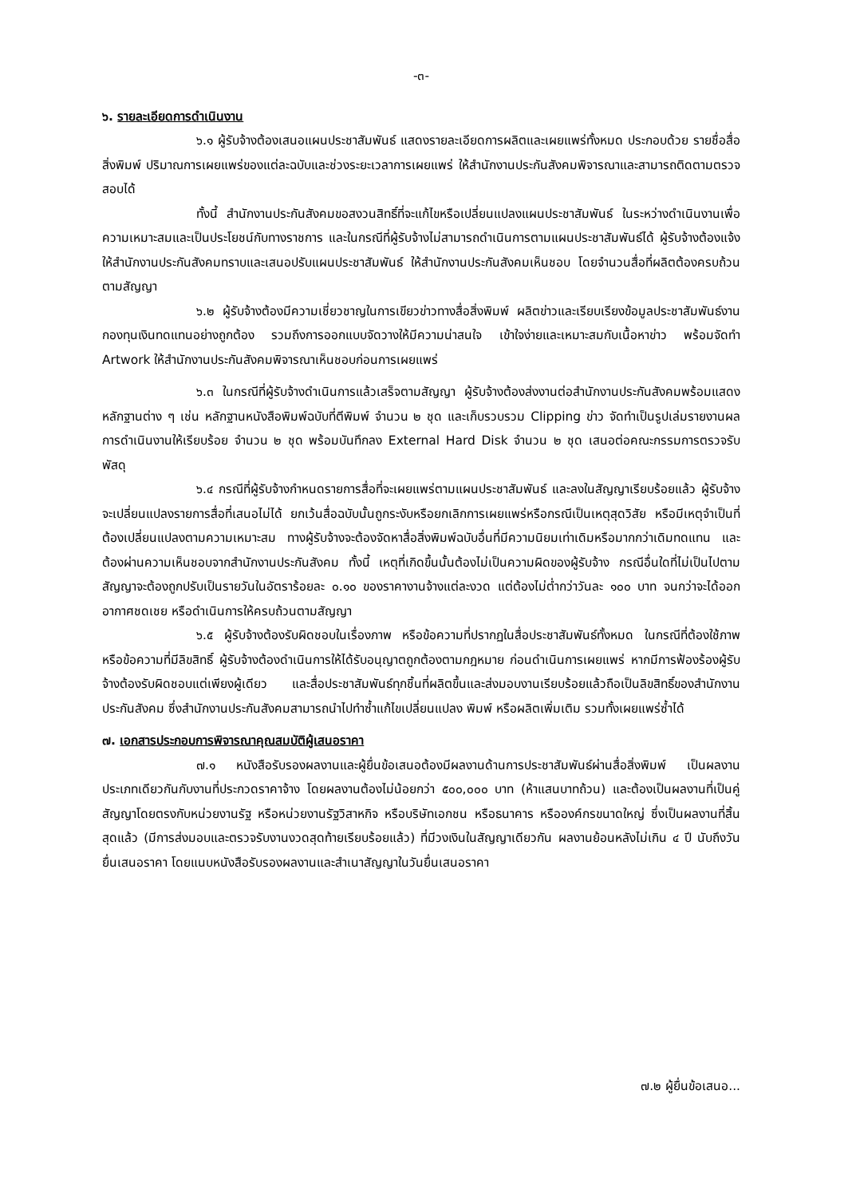-๓-
๖. รายละเอียดการดำเนินงาน
๖.๑ ผู้รับจ้างต้องเสนอแผนประชาสัมพันธ์ แสดงรายละเอียดการผลิตและเผยแพร่ทั้งหมด ประกอบด้วย รายชื่อสื่อสิ่งพิมพ์ ปริมาณการเผยแพร่ของแต่ละฉบับและช่วงระยะเวลาการเผยแพร่ ให้สำนักงานประกันสังคมพิจารณาและสามารถติดตามตรวจสอบได้
ทั้งนี้ สำนักงานประกันสังคมขอสงวนสิทธิ์ที่จะแก้ไขหรือเปลี่ยนแปลงแผนประชาสัมพันธ์ ในระหว่างดำเนินงานเพื่อความเหมาะสมและเป็นประโยชน์กับทางราชการ และในกรณีที่ผู้รับจ้างไม่สามารถดำเนินการตามแผนประชาสัมพันธ์ได้ ผู้รับจ้างต้องแจ้งให้สำนักงานประกันสังคมทราบและเสนอปรับแผนประชาสัมพันธ์ ให้สำนักงานประกันสังคมเห็นชอบ โดยจำนวนสื่อที่ผลิตต้องครบถ้วนตามสัญญา
๖.๒ ผู้รับจ้างต้องมีความเชี่ยวชาญในการเขียวข่าวทางสื่อสิ่งพิมพ์ ผลิตข่าวและเรียบเรียงข้อมูลประชาสัมพันธ์งานกองทุนเงินทดแทนอย่างถูกต้อง รวมถึงการออกแบบจัดวางให้มีความน่าสนใจ เข้าใจง่ายและเหมาะสมกับเนื้อหาข่าว พร้อมจัดทำ Artwork ให้สำนักงานประกันสังคมพิจารณาเห็นชอบก่อนการเผยแพร่
๖.๓ ในกรณีที่ผู้รับจ้างดำเนินการแล้วเสร็จตามสัญญา ผู้รับจ้างต้องส่งงานต่อสำนักงานประกันสังคมพร้อมแสดงหลักฐานต่าง ๆ เช่น หลักฐานหนังสือพิมพ์ฉบับที่ตีพิมพ์ จำนวน ๒ ชุด และเก็บรวบรวม Clipping ข่าว จัดทำเป็นรูปเล่มรายงานผลการดำเนินงานให้เรียบร้อย จำนวน ๒ ชุด พร้อมบันทึกลง External Hard Disk จำนวน ๒ ชุด เสนอต่อคณะกรรมการตรวจรับพัสดุ
๖.๔ กรณีที่ผู้รับจ้างกำหนดรายการสื่อที่จะเผยแพร่ตามแผนประชาสัมพันธ์ และลงในสัญญาเรียบร้อยแล้ว ผู้รับจ้างจะเปลี่ยนแปลงรายการสื่อที่เสนอไม่ได้ ยกเว้นสื่อฉบับนั้นถูกระงับหรือยกเลิกการเผยแพร่หรือกรณีเป็นเหตุสุดวิสัย หรือมีเหตุจำเป็นที่ต้องเปลี่ยนแปลงตามความเหมาะสม ทางผู้รับจ้างจะต้องจัดหาสื่อสิ่งพิมพ์ฉบับอื่นที่มีความนิยมเท่าเดิมหรือมากกว่าเดิมทดแทน และต้องผ่านความเห็นชอบจากสำนักงานประกันสังคม ทั้งนี้ เหตุที่เกิดขึ้นนั้นต้องไม่เป็นความผิดของผู้รับจ้าง กรณีอื่นใดที่ไม่เป็นไปตามสัญญาจะต้องถูกปรับเป็นรายวันในอัตราร้อยละ ๐.๑๐ ของราคางานจ้างแต่ละงวด แต่ต้องไม่ต่ำกว่าวันละ ๑๐๐ บาท จนกว่าจะได้ออกอากาศชดเชย หรือดำเนินการให้ครบถ้วนตามสัญญา
๖.๕ ผู้รับจ้างต้องรับผิดชอบในเรื่องภาพ หรือข้อความที่ปรากฏในสื่อประชาสัมพันธ์ทั้งหมด ในกรณีที่ต้องใช้ภาพ หรือข้อความที่มีลิขสิทธิ์ ผู้รับจ้างต้องดำเนินการให้ได้รับอนุญาตถูกต้องตามกฎหมาย ก่อนดำเนินการเผยแพร่ หากมีการฟ้องร้องผู้รับจ้างต้องรับผิดชอบแต่เพียงผู้เดียว และสื่อประชาสัมพันธ์ทุกชิ้นที่ผลิตขึ้นและส่งมอบงานเรียบร้อยแล้วถือเป็นลิขสิทธิ์ของสำนักงานประกันสังคม ซึ่งสำนักงานประกันสังคมสามารถนำไปทำซ้ำแก้ไขเปลี่ยนแปลง พิมพ์ หรือผลิตเพิ่มเติม รวมทั้งเผยแพร่ซ้ำได้
๗. เอกสารประกอบการพิจารณาคุณสมบัติผู้เสนอราคา
๗.๑ หนังสือรับรองผลงานและผู้ยื่นข้อเสนอต้องมีผลงานด้านการประชาสัมพันธ์ผ่านสื่อสิ่งพิมพ์ เป็นผลงานประเภทเดียวกันกับงานที่ประกวดราคาจ้าง โดยผลงานต้องไม่น้อยกว่า ๕๐๐,๐๐๐ บาท (ห้าแสนบาทถ้วน) และต้องเป็นผลงานที่เป็นคู่สัญญาโดยตรงกับหน่วยงานรัฐ หรือหน่วยงานรัฐวิสาหกิจ หรือบริษัทเอกชน หรือธนาคาร หรือองค์กรขนาดใหญ่ ซึ่งเป็นผลงานที่สิ้นสุดแล้ว (มีการส่งมอบและตรวจรับงานงวดสุดท้ายเรียบร้อยแล้ว) ที่มีวงเงินในสัญญาเดียวกัน ผลงานย้อนหลังไม่เกิน ๔ ปี นับถึงวันยื่นเสนอราคา โดยแนบหนังสือรับรองผลงานและสำเนาสัญญาในวันยื่นเสนอราคา
๗.๒ ผู้ยื่นข้อเสนอ...